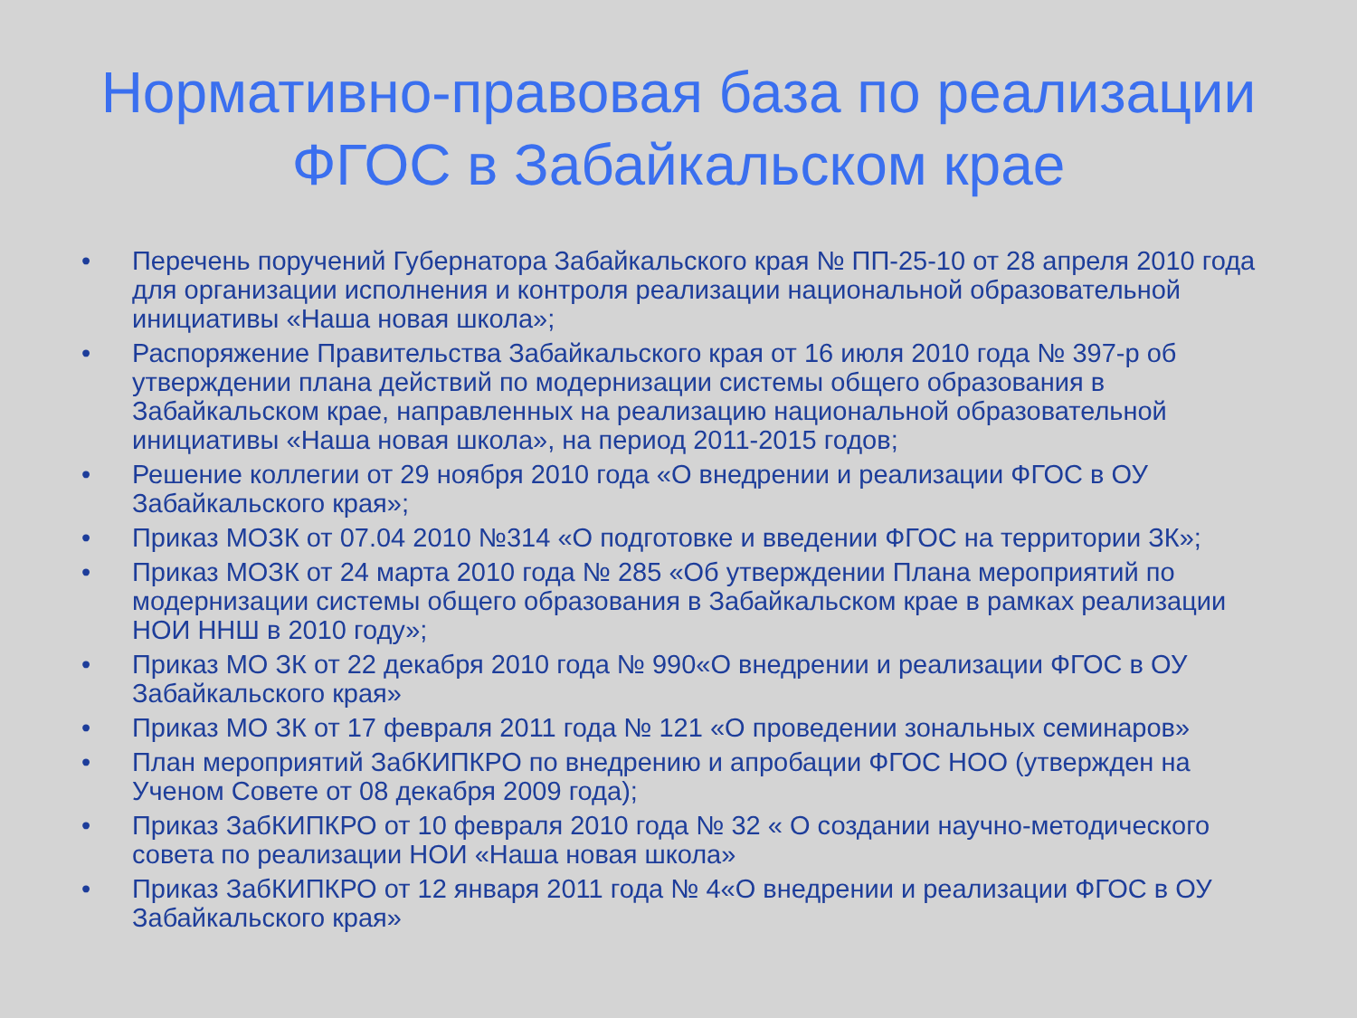Нормативно-правовая база по реализации
ФГОС в Забайкальском крае
• Перечень поручений Губернатора Забайкальского края № ПП-25-10 от 28 апреля 2010 года для организации исполнения и контроля реализации национальной образовательной инициативы «Наша новая школа»;
• Распоряжение Правительства Забайкальского края от 16 июля 2010 года № 397-р об утверждении плана действий по модернизации системы общего образования в Забайкальском крае, направленных на реализацию национальной образовательной инициативы «Наша новая школа», на период 2011-2015 годов;
• Решение коллегии от 29 ноября 2010 года «О внедрении и реализации ФГОС в ОУ Забайкальского края»;
• Приказ МОЗК от 07.04 2010 №314 «О подготовке и введении ФГОС на территории ЗК»;
• Приказ МОЗК от 24 марта 2010 года № 285 «Об утверждении Плана мероприятий по модернизации системы общего образования в Забайкальском крае в рамках реализации НОИ ННШ в 2010 году»;
• Приказ МО ЗК от 22 декабря 2010 года № 990«О внедрении и реализации ФГОС в ОУ Забайкальского края»
• Приказ МО ЗК от 17 февраля 2011 года № 121 «О проведении зональных семинаров»
• План мероприятий ЗабКИПКРО по внедрению и апробации ФГОС НОО (утвержден на Ученом Совете от 08 декабря 2009 года);
• Приказ ЗабКИПКРО от 10 февраля 2010 года № 32 « О создании научно-методического совета по реализации НОИ «Наша новая школа»
• Приказ ЗабКИПКРО от 12 января 2011 года № 4«О внедрении и реализации ФГОС в ОУ Забайкальского края»